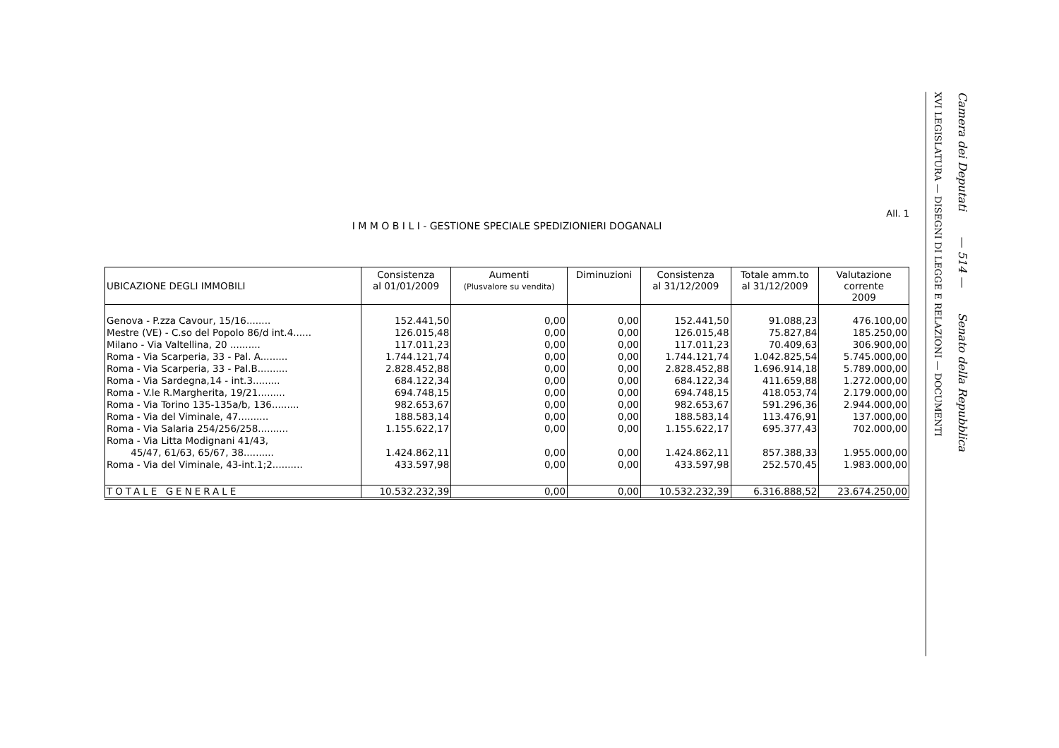All. 1
I M M O B I L I - GESTIONE SPECIALE SPEDIZIONIERI DOGANALI
| UBICAZIONE DEGLI IMMOBILI | Consistenza al 01/01/2009 | Aumenti (Plusvalore su vendita) | Diminuzioni | Consistenza al 31/12/2009 | Totale amm.to al 31/12/2009 | Valutazione corrente 2009 |
| --- | --- | --- | --- | --- | --- | --- |
| Genova - P.zza Cavour, 15/16........ | 152.441,50 | 0,00 | 0,00 | 152.441,50 | 91.088,23 | 476.100,00 |
| Mestre (VE) - C.so del Popolo 86/d int.4...... | 126.015,48 | 0,00 | 0,00 | 126.015,48 | 75.827,84 | 185.250,00 |
| Milano - Via Valtellina, 20 .......... | 117.011,23 | 0,00 | 0,00 | 117.011,23 | 70.409,63 | 306.900,00 |
| Roma - Via Scarperia, 33 - Pal. A......... | 1.744.121,74 | 0,00 | 0,00 | 1.744.121,74 | 1.042.825,54 | 5.745.000,00 |
| Roma - Via Scarperia, 33 - Pal.B.......... | 2.828.452,88 | 0,00 | 0,00 | 2.828.452,88 | 1.696.914,18 | 5.789.000,00 |
| Roma - Via Sardegna,14 - int.3......... | 684.122,34 | 0,00 | 0,00 | 684.122,34 | 411.659,88 | 1.272.000,00 |
| Roma - V.le R.Margherita, 19/21......... | 694.748,15 | 0,00 | 0,00 | 694.748,15 | 418.053,74 | 2.179.000,00 |
| Roma - Via Torino 135-135a/b, 136......... | 982.653,67 | 0,00 | 0,00 | 982.653,67 | 591.296,36 | 2.944.000,00 |
| Roma - Via del Viminale, 47.......... | 188.583,14 | 0,00 | 0,00 | 188.583,14 | 113.476,91 | 137.000,00 |
| Roma - Via Salaria 254/256/258.......... | 1.155.622,17 | 0,00 | 0,00 | 1.155.622,17 | 695.377,43 | 702.000,00 |
| Roma - Via Litta Modignani 41/43, 45/47, 61/63, 65/67, 38.......... | 1.424.862,11 | 0,00 | 0,00 | 1.424.862,11 | 857.388,33 | 1.955.000,00 |
| Roma - Via del Viminale, 43-int.1;2.......... | 433.597,98 | 0,00 | 0,00 | 433.597,98 | 252.570,45 | 1.983.000,00 |
| TOTALE GENERALE | 10.532.232,39 | 0,00 | 0,00 | 10.532.232,39 | 6.316.888,52 | 23.674.250,00 |
XVI LEGISLATURA — DISEGNI DI LEGGE E RELAZIONI — DOCUMENTI
Camera dei Deputati — 514 — Senato della Repubblica